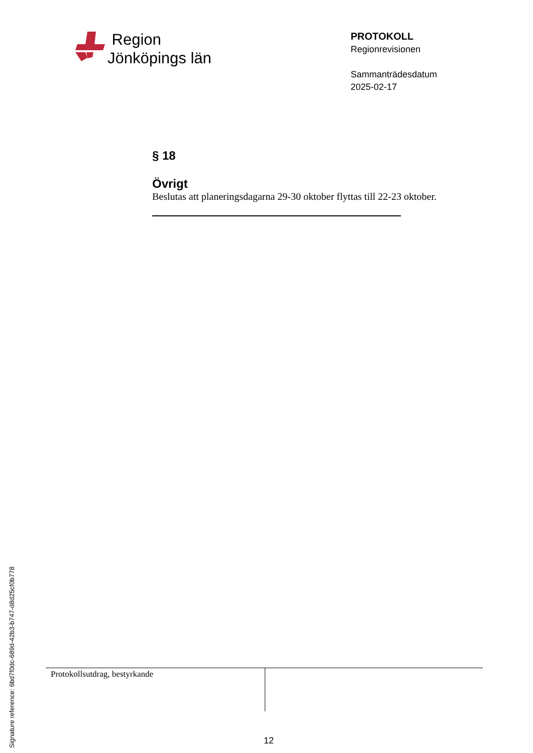Region
Jönköpings län
PROTOKOLL
Regionrevisionen
Sammanträdesdatum
2025-02-17
§ 18
Övrigt
Beslutas att planeringsdagarna 29-30 oktober flyttas till 22-23 oktober.
Protokollsutdrag, bestyrkande
12
Signature reference: 6bd7f0dc-689d-42b3-b747-d8d25cf0b778